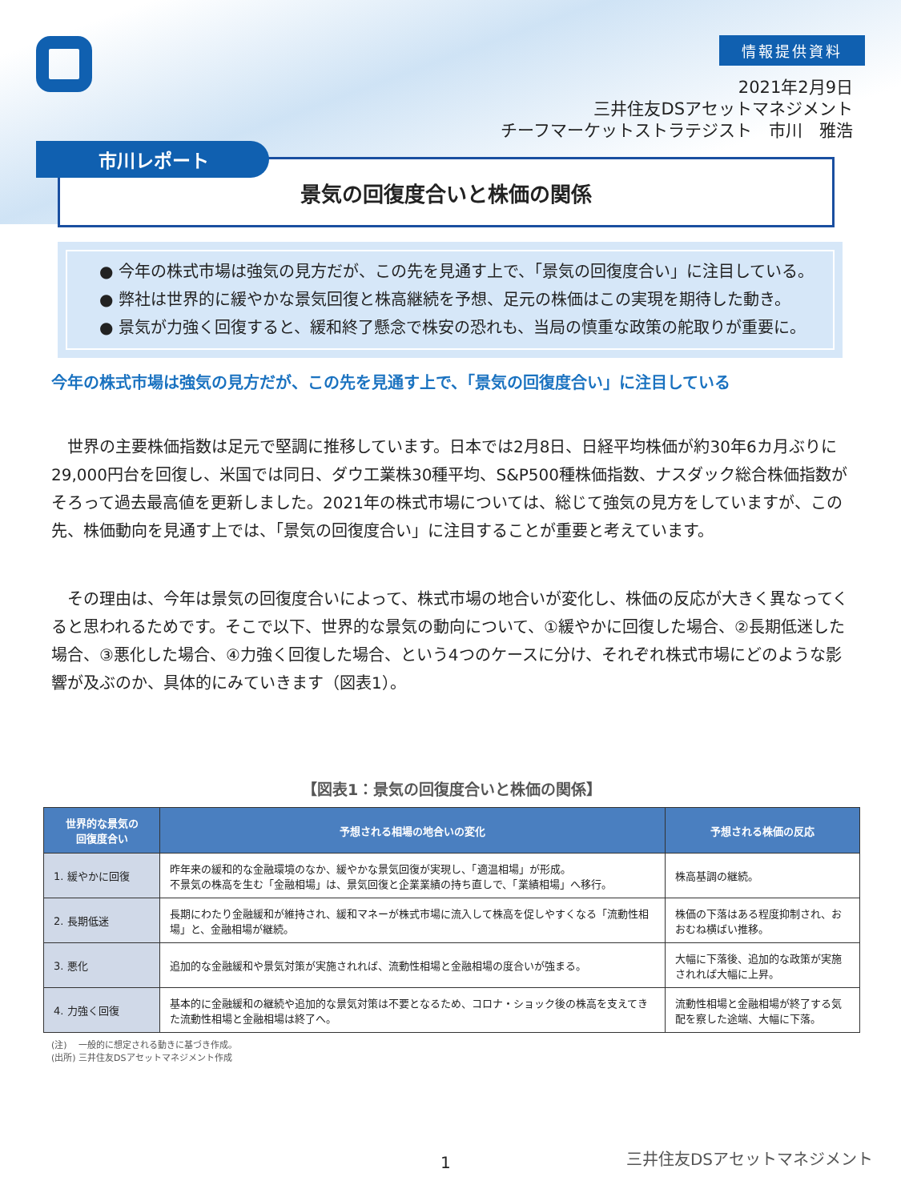情報提供資料
2021年2月9日
三井住友DSアセットマネジメント
チーフマーケットストラテジスト　市川　雅浩
景気の回復度合いと株価の関係
市川レポート
● 今年の株式市場は強気の見方だが、この先を見通す上で、「景気の回復度合い」に注目している。
● 弊社は世界的に緩やかな景気回復と株高継続を予想、足元の株価はこの実現を期待した動き。
● 景気が力強く回復すると、緩和終了懸念で株安の恐れも、当局の慎重な政策の舵取りが重要に。
今年の株式市場は強気の見方だが、この先を見通す上で、「景気の回復度合い」に注目している
世界の主要株価指数は足元で堅調に推移しています。日本では2月8日、日経平均株価が約30年6カ月ぶりに29,000円台を回復し、米国では同日、ダウ工業株30種平均、S&P500種株価指数、ナスダック総合株価指数がそろって過去最高値を更新しました。2021年の株式市場については、総じて強気の見方をしていますが、この先、株価動向を見通す上では、「景気の回復度合い」に注目することが重要と考えています。
その理由は、今年は景気の回復度合いによって、株式市場の地合いが変化し、株価の反応が大きく異なってくると思われるためです。そこで以下、世界的な景気の動向について、①緩やかに回復した場合、②長期低迷した場合、③悪化した場合、④力強く回復した場合、という4つのケースに分け、それぞれ株式市場にどのような影響が及ぶのか、具体的にみていきます（図表1）。
【図表1：景気の回復度合いと株価の関係】
| 世界的な景気の 回復度合い | 予想される相場の地合いの変化 | 予想される株価の反応 |
| --- | --- | --- |
| 1. 緩やかに回復 | 昨年来の緩和的な金融環境のなか、緩やかな景気回復が実現し、「適温相場」が形成。 不景気の株高を生む「金融相場」は、景気回復と企業業績の持ち直しで、「業績相場」へ移行。 | 株高基調の継続。 |
| 2. 長期低迷 | 長期にわたり金融緩和が維持され、緩和マネーが株式市場に流入して株高を促しやすくなる「流動性相場」と、金融相場が継続。 | 株価の下落はある程度抑制され、おおむね横ばい推移。 |
| 3. 悪化 | 追加的な金融緩和や景気対策が実施されれば、流動性相場と金融相場の度合いが強まる。 | 大幅に下落後、追加的な政策が実施されれば大幅に上昇。 |
| 4. 力強く回復 | 基本的に金融緩和の継続や追加的な景気対策は不要となるため、コロナ・ショック後の株高を支えてきた流動性相場と金融相場は終了へ。 | 流動性相場と金融相場が終了する気配を察した途端、大幅に下落。 |
(注)　 一般的に想定される動きに基づき作成。
(出所) 三井住友DSアセットマネジメント作成
1 三井住友DSアセットマネジメント